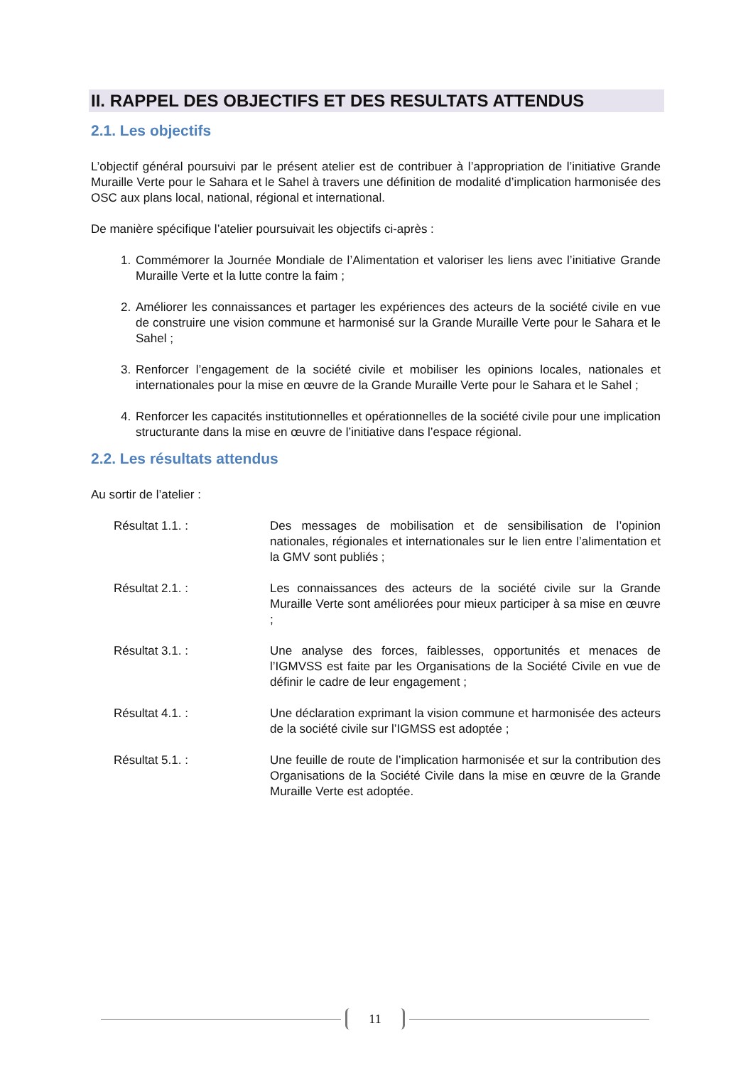II. RAPPEL DES OBJECTIFS ET DES RESULTATS ATTENDUS
2.1. Les objectifs
L’objectif général poursuivi par le présent atelier est de contribuer à l’appropriation de l’initiative Grande Muraille Verte pour le Sahara et le Sahel à travers une définition de modalité d’implication harmonisée des OSC aux plans local, national, régional et international.
De manière spécifique l’atelier poursuivait les objectifs ci-après :
1. Commémorer la Journée Mondiale de l’Alimentation et valoriser les liens avec l’initiative Grande Muraille Verte et la lutte contre la faim ;
2. Améliorer les connaissances et partager les expériences des acteurs de la société civile en vue de construire une vision commune et harmonisé sur la Grande Muraille Verte pour le Sahara et le Sahel ;
3. Renforcer l’engagement de la société civile et mobiliser les opinions locales, nationales et internationales pour la mise en œuvre de la Grande Muraille Verte pour le Sahara et le Sahel ;
4. Renforcer les capacités institutionnelles et opérationnelles de la société civile pour une implication structurante dans la mise en œuvre de l’initiative dans l’espace régional.
2.2. Les résultats attendus
Au sortir de l’atelier :
Résultat 1.1. : Des messages de mobilisation et de sensibilisation de l’opinion nationales, régionales et internationales sur le lien entre l’alimentation et la GMV sont publiés ;
Résultat 2.1. : Les connaissances des acteurs de la société civile sur la Grande Muraille Verte sont améliorées pour mieux participer à sa mise en œuvre ;
Résultat 3.1. : Une analyse des forces, faiblesses, opportunités et menaces de l’IGMVSS est faite par les Organisations de la Société Civile en vue de définir le cadre de leur engagement ;
Résultat 4.1. : Une déclaration exprimant la vision commune et harmonisée des acteurs de la société civile sur l’IGMSS est adoptée ;
Résultat 5.1. : Une feuille de route de l’implication harmonisée et sur la contribution des Organisations de la Société Civile dans la mise en œuvre de la Grande Muraille Verte est adoptée.
11